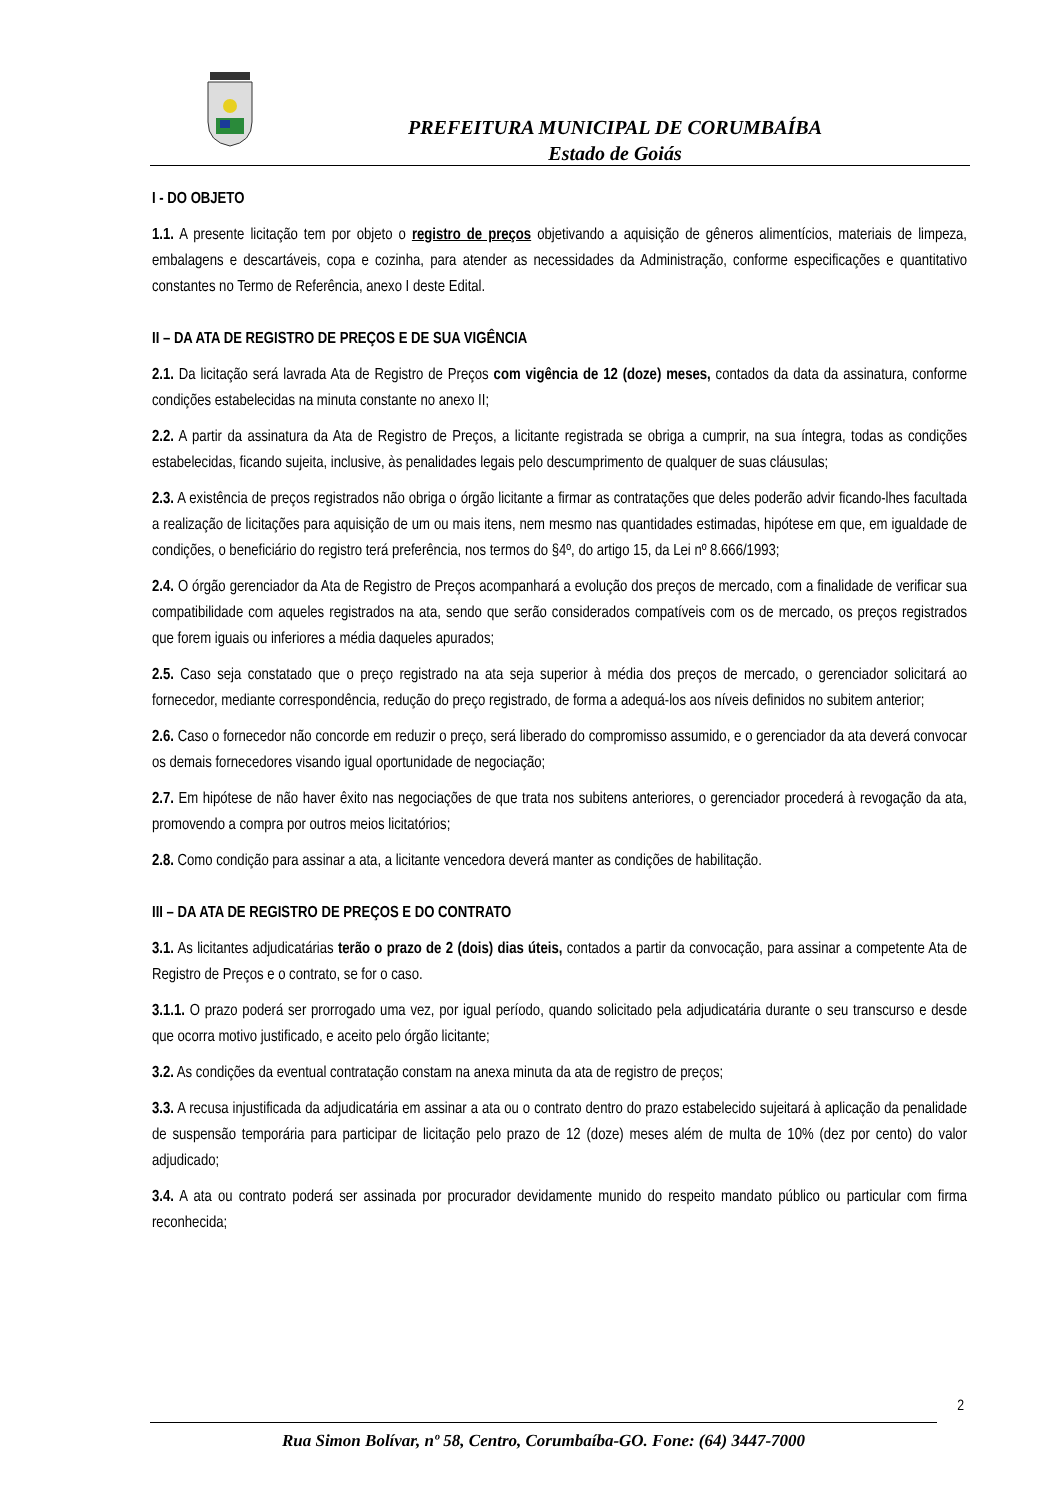PREFEITURA MUNICIPAL DE CORUMBAÍBA
Estado de Goiás
I - DO OBJETO
1.1. A presente licitação tem por objeto o registro de preços objetivando a aquisição de gêneros alimentícios, materiais de limpeza, embalagens e descartáveis, copa e cozinha, para atender as necessidades da Administração, conforme especificações e quantitativo constantes no Termo de Referência, anexo I deste Edital.
II – DA ATA DE REGISTRO DE PREÇOS E DE SUA VIGÊNCIA
2.1. Da licitação será lavrada Ata de Registro de Preços com vigência de 12 (doze) meses, contados da data da assinatura, conforme condições estabelecidas na minuta constante no anexo II;
2.2. A partir da assinatura da Ata de Registro de Preços, a licitante registrada se obriga a cumprir, na sua íntegra, todas as condições estabelecidas, ficando sujeita, inclusive, às penalidades legais pelo descumprimento de qualquer de suas cláusulas;
2.3. A existência de preços registrados não obriga o órgão licitante a firmar as contratações que deles poderão advir ficando-lhes facultada a realização de licitações para aquisição de um ou mais itens, nem mesmo nas quantidades estimadas, hipótese em que, em igualdade de condições, o beneficiário do registro terá preferência, nos termos do §4º, do artigo 15, da Lei nº 8.666/1993;
2.4. O órgão gerenciador da Ata de Registro de Preços acompanhará a evolução dos preços de mercado, com a finalidade de verificar sua compatibilidade com aqueles registrados na ata, sendo que serão considerados compatíveis com os de mercado, os preços registrados que forem iguais ou inferiores a média daqueles apurados;
2.5. Caso seja constatado que o preço registrado na ata seja superior à média dos preços de mercado, o gerenciador solicitará ao fornecedor, mediante correspondência, redução do preço registrado, de forma a adequá-los aos níveis definidos no subitem anterior;
2.6. Caso o fornecedor não concorde em reduzir o preço, será liberado do compromisso assumido, e o gerenciador da ata deverá convocar os demais fornecedores visando igual oportunidade de negociação;
2.7. Em hipótese de não haver êxito nas negociações de que trata nos subitens anteriores, o gerenciador procederá à revogação da ata, promovendo a compra por outros meios licitatórios;
2.8. Como condição para assinar a ata, a licitante vencedora deverá manter as condições de habilitação.
III – DA ATA DE REGISTRO DE PREÇOS E DO CONTRATO
3.1. As licitantes adjudicatárias terão o prazo de 2 (dois) dias úteis, contados a partir da convocação, para assinar a competente Ata de Registro de Preços e o contrato, se for o caso.
3.1.1. O prazo poderá ser prorrogado uma vez, por igual período, quando solicitado pela adjudicatária durante o seu transcurso e desde que ocorra motivo justificado, e aceito pelo órgão licitante;
3.2. As condições da eventual contratação constam na anexa minuta da ata de registro de preços;
3.3. A recusa injustificada da adjudicatária em assinar a ata ou o contrato dentro do prazo estabelecido sujeitará à aplicação da penalidade de suspensão temporária para participar de licitação pelo prazo de 12 (doze) meses além de multa de 10% (dez por cento) do valor adjudicado;
3.4. A ata ou contrato poderá ser assinada por procurador devidamente munido do respeito mandato público ou particular com firma reconhecida;
2
Rua Simon Bolívar, nº 58, Centro, Corumbaíba-GO. Fone: (64) 3447-7000